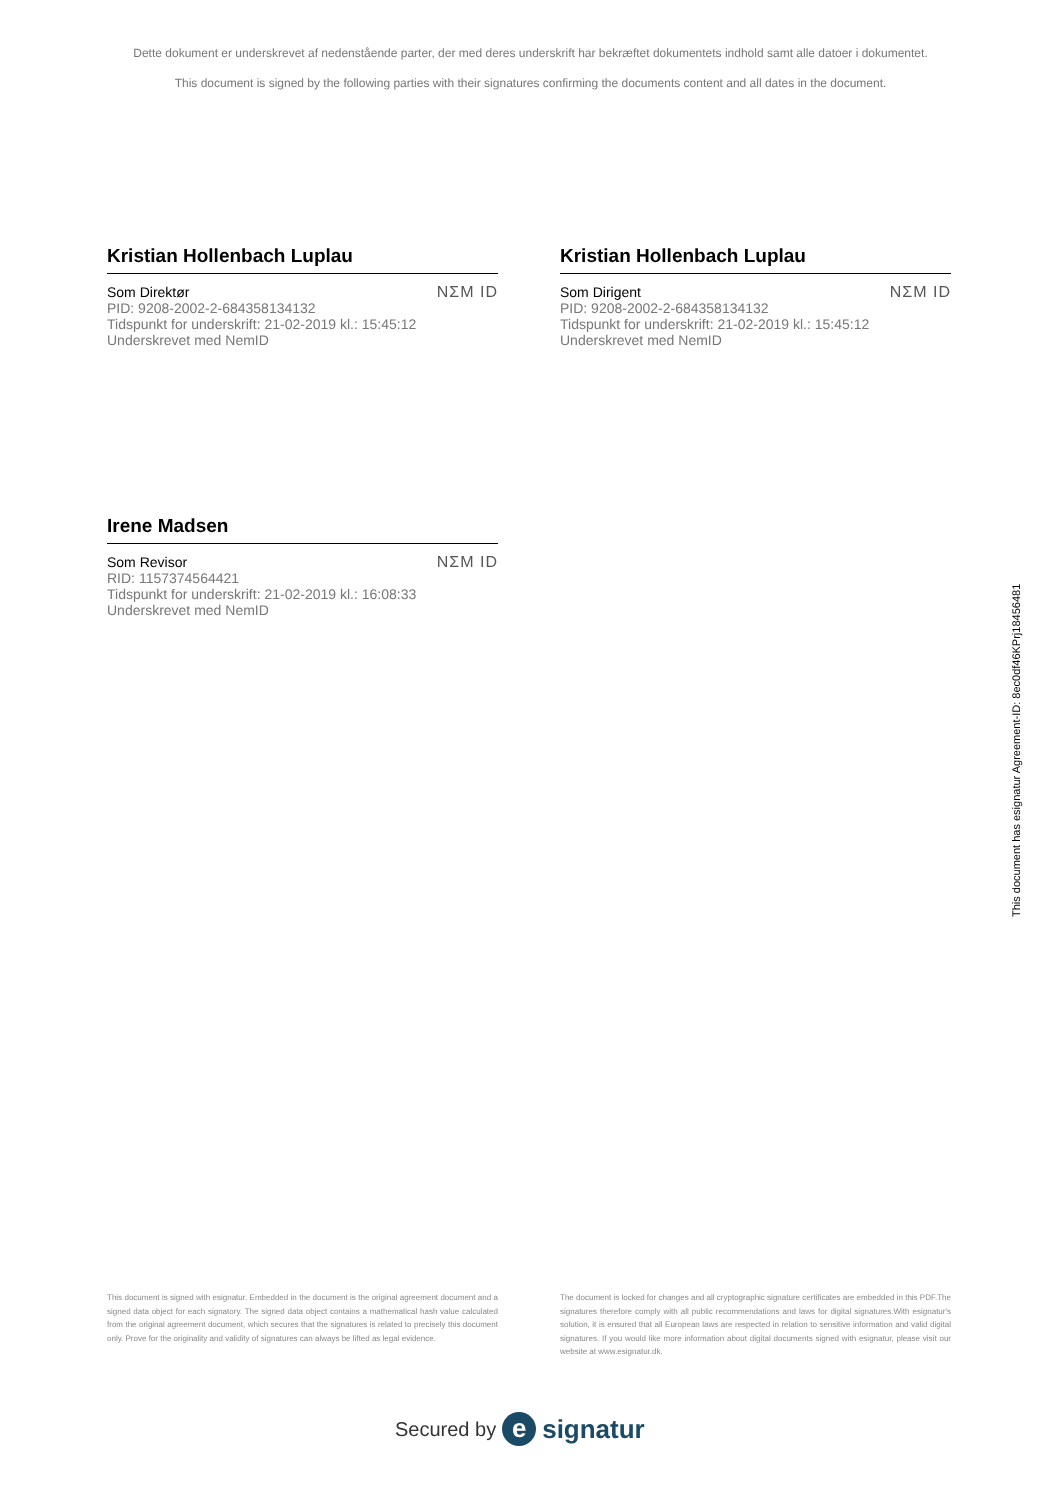Dette dokument er underskrevet af nedenstående parter, der med deres underskrift har bekræftet dokumentets indhold samt alle datoer i dokumentet.
This document is signed by the following parties with their signatures confirming the documents content and all dates in the document.
Kristian Hollenbach Luplau
Som Direktør
PID: 9208-2002-2-684358134132
Tidspunkt for underskrift: 21-02-2019 kl.: 15:45:12
Underskrevet med NemID
NΣM ID
Kristian Hollenbach Luplau
Som Dirigent
PID: 9208-2002-2-684358134132
Tidspunkt for underskrift: 21-02-2019 kl.: 15:45:12
Underskrevet med NemID
NΣM ID
Irene Madsen
Som Revisor
RID: 1157374564421
Tidspunkt for underskrift: 21-02-2019 kl.: 16:08:33
Underskrevet med NemID
NΣM ID
This document has esignatur Agreement-ID: 8ec0df46KPrj18456481
This document is signed with esignatur. Embedded in the document is the original agreement document and a signed data object for each signatory. The signed data object contains a mathematical hash value calculated from the original agreement document, which secures that the signatures is related to precisely this document only. Prove for the originality and validity of signatures can always be lifted as legal evidence.
The document is locked for changes and all cryptographic signature certificates are embedded in this PDF.The signatures therefore comply with all public recommendations and laws for digital signatures.With esignatur's solution, it is ensured that all European laws are respected in relation to sensitive information and valid digital signatures. If you would like more information about digital documents signed with esignatur, please visit our website at www.esignatur.dk.
Secured by e signatur